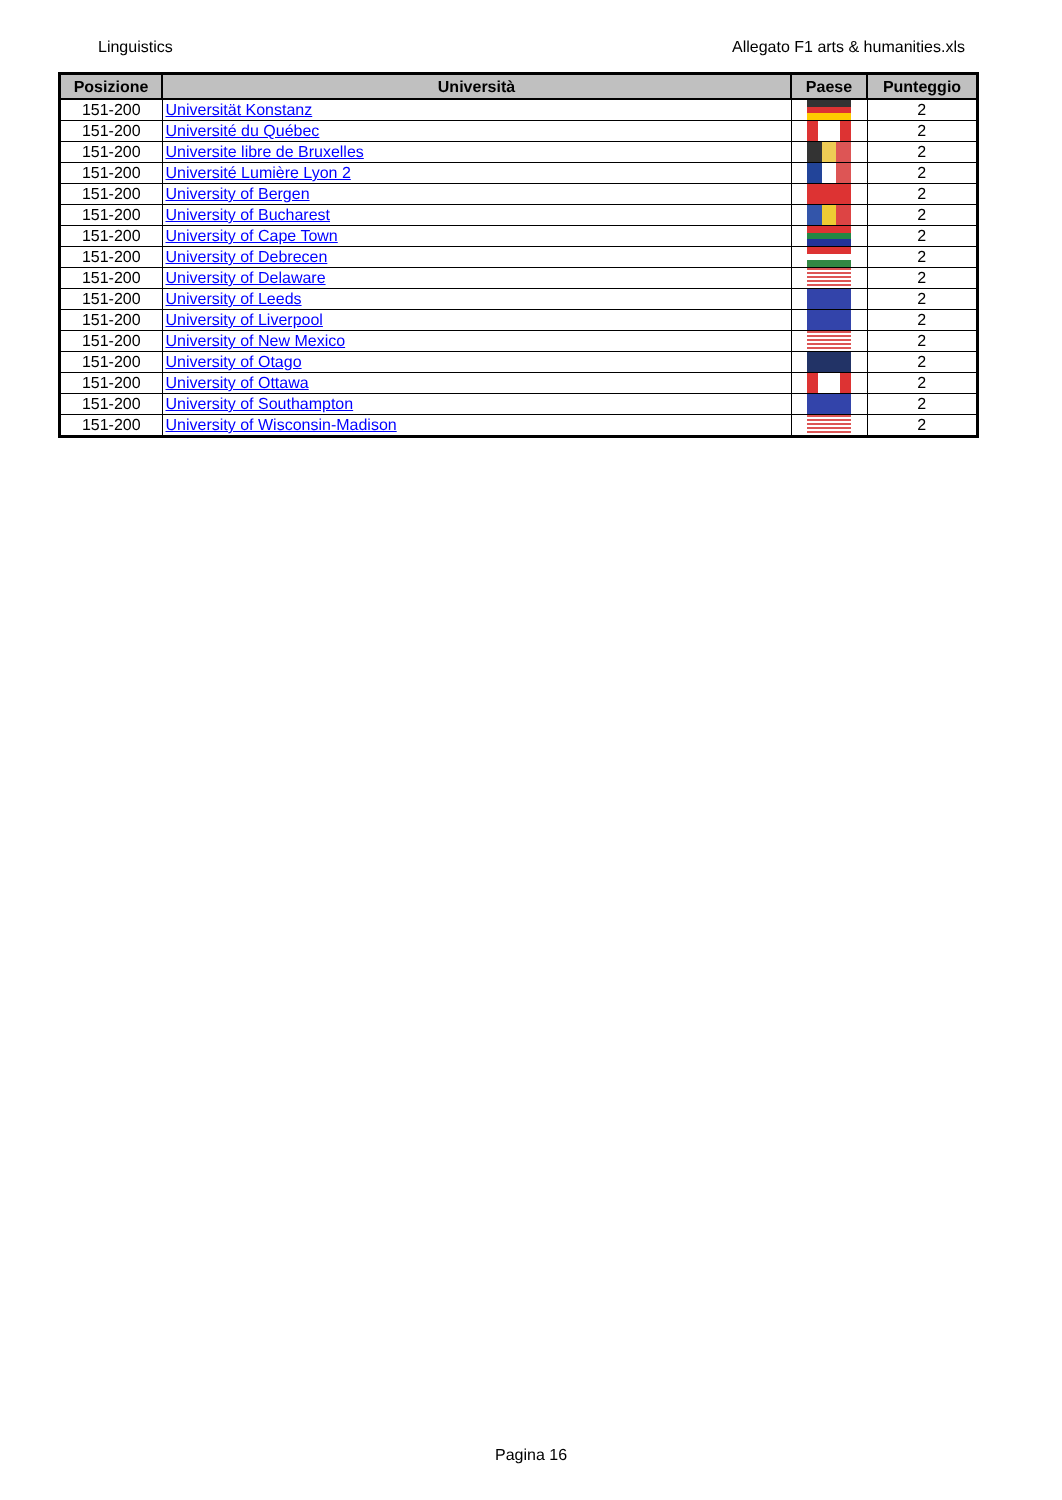Linguistics Allegato F1 arts & humanities.xls
| Posizione | Università | Paese | Punteggio |
| --- | --- | --- | --- |
| 151-200 | Universität Konstanz | | 2 |
| 151-200 | Université du Québec | | 2 |
| 151-200 | Universite libre de Bruxelles | | 2 |
| 151-200 | Université Lumière Lyon 2 | | 2 |
| 151-200 | University of Bergen | | 2 |
| 151-200 | University of Bucharest | | 2 |
| 151-200 | University of Cape Town | | 2 |
| 151-200 | University of Debrecen | | 2 |
| 151-200 | University of Delaware | | 2 |
| 151-200 | University of Leeds | | 2 |
| 151-200 | University of Liverpool | | 2 |
| 151-200 | University of New Mexico | | 2 |
| 151-200 | University of Otago | | 2 |
| 151-200 | University of Ottawa | | 2 |
| 151-200 | University of Southampton | | 2 |
| 151-200 | University of Wisconsin-Madison | | 2 |
Pagina 16